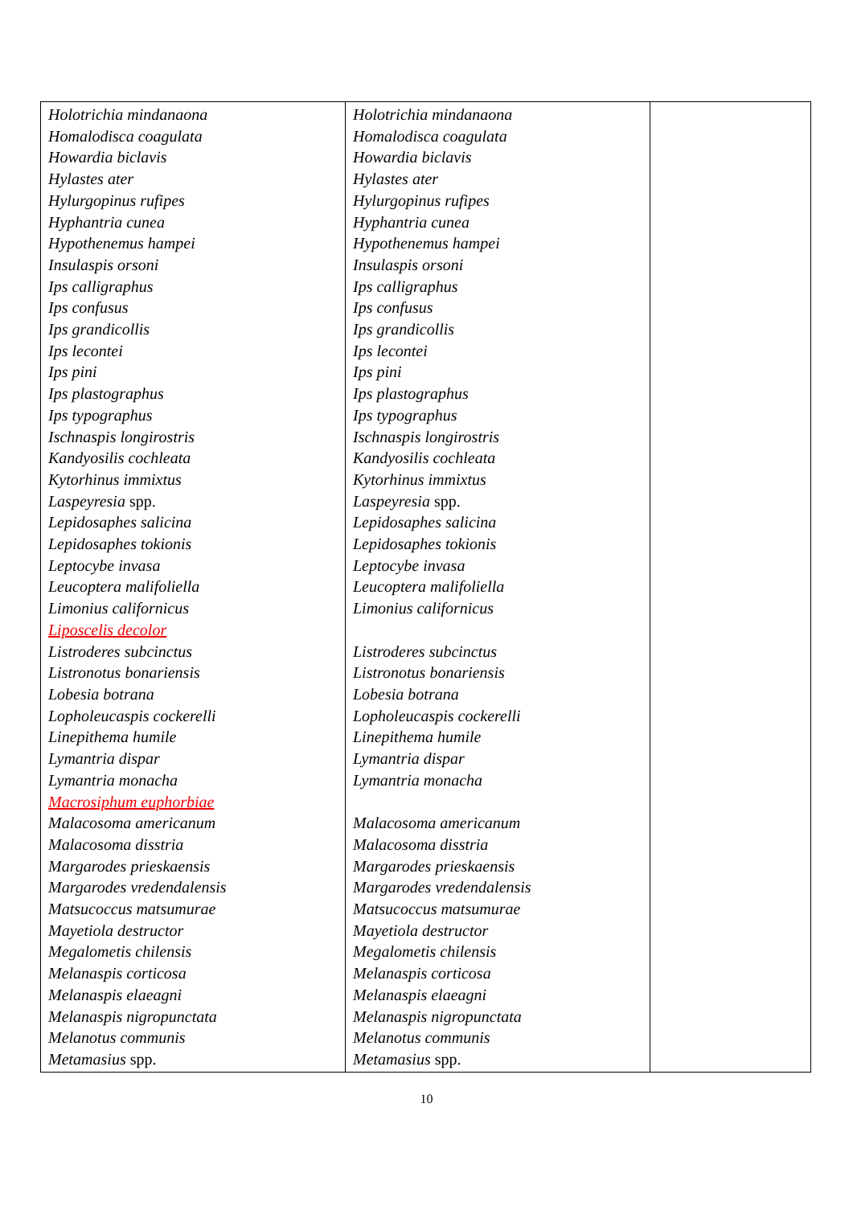| Holotrichia mindanaona Homalodisca coagulata Howardia biclavis Hylastes ater Hylurgopinus rufipes Hyphantria cunea Hypothenemus hampei Insulaspis orsoni Ips calligraphus Ips confusus Ips grandicollis Ips lecontei Ips pini Ips plastographus Ips typographus Ischnaspis longirostris Kandyosilis cochleata Kytorhinus immixtus Laspeyresia spp. Lepidosaphes salicina Lepidosaphes tokionis Leptocybe invasa Leucoptera malifoliella Limonius californicus Liposcelis decolor Listroderes subcinctus Listronotus bonariensis Lobesia botrana Lopholeucaspis cockerelli Linepithema humile Lymantria dispar Lymantria monacha Macrosiphum euphorbiae Malacosoma americanum Malacosoma disstria Margarodes prieskaensis Margarodes vredendalensis Matsucoccus matsumurae Mayetiola destructor Megalometis chilensis Melanaspis corticosa Melanaspis elaeagni Melanaspis nigropunctata Melanotus communis Metamasius spp. | Holotrichia mindanaona Homalodisca coagulata Howardia biclavis Hylastes ater Hylurgopinus rufipes Hyphantria cunea Hypothenemus hampei Insulaspis orsoni Ips calligraphus Ips confusus Ips grandicollis Ips lecontei Ips pini Ips plastographus Ips typographus Ischnaspis longirostris Kandyosilis cochleata Kytorhinus immixtus Laspeyresia spp. Lepidosaphes salicina Lepidosaphes tokionis Leptocybe invasa Leucoptera malifoliella Limonius californicus Listroderes subcinctus Listronotus bonariensis Lobesia botrana Lopholeucaspis cockerelli Linepithema humile Lymantria dispar Lymantria monacha Malacosoma americanum Malacosoma disstria Margarodes prieskaensis Margarodes vredendalensis Matsucoccus matsumurae Mayetiola destructor Megalometis chilensis Melanaspis corticosa Melanaspis elaeagni Melanaspis nigropunctata Melanotus communis Metamasius spp. | |
10